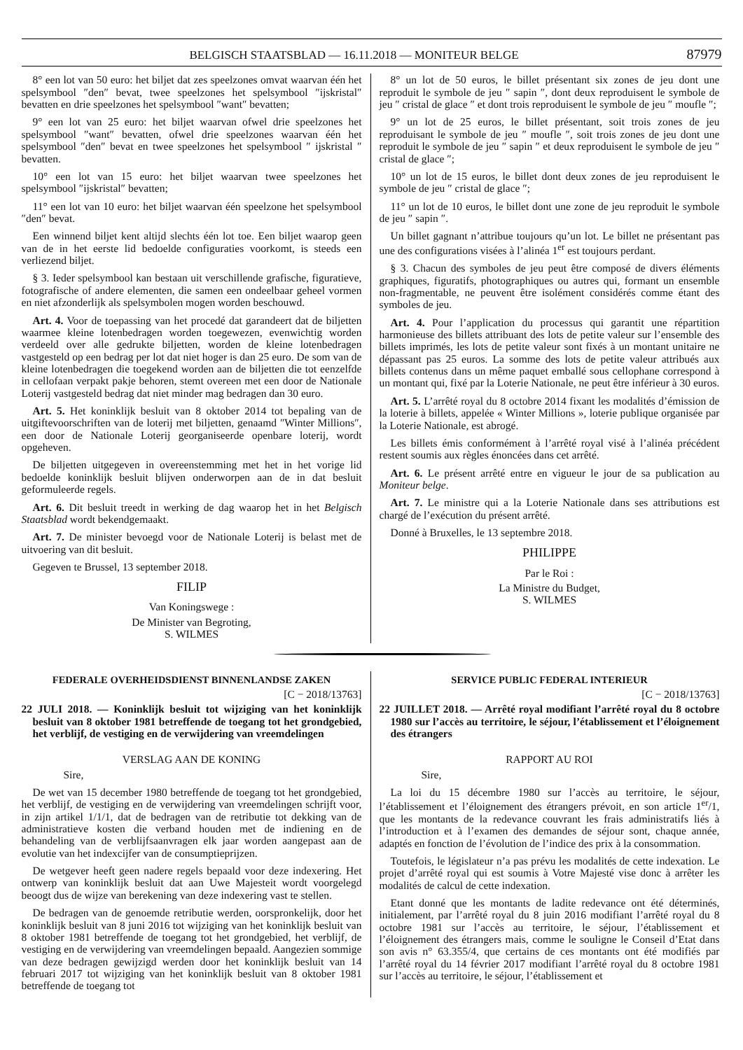BELGISCH STAATSBLAD — 16.11.2018 — MONITEUR BELGE 87979
8° een lot van 50 euro: het biljet dat zes speelzones omvat waarvan één het spelsymbool ″den″ bevat, twee speelzones het spelsymbool ″ijskristal″ bevatten en drie speelzones het spelsymbool ″want″ bevatten;
9° een lot van 25 euro: het biljet waarvan ofwel drie speelzones het spelsymbool ″want″ bevatten, ofwel drie speelzones waarvan één het spelsymbool ″den″ bevat en twee speelzones het spelsymbool ″ ijskristal ″ bevatten.
10° een lot van 15 euro: het biljet waarvan twee speelzones het spelsymbool ″ijskristal″ bevatten;
11° een lot van 10 euro: het biljet waarvan één speelzone het spelsymbool ″den″ bevat.
Een winnend biljet kent altijd slechts één lot toe. Een biljet waarop geen van de in het eerste lid bedoelde configuraties voorkomt, is steeds een verliezend biljet.
§ 3. Ieder spelsymbool kan bestaan uit verschillende grafische, figuratieve, fotografische of andere elementen, die samen een ondeelbaar geheel vormen en niet afzonderlijk als spelsymbolen mogen worden beschouwd.
Art. 4. Voor de toepassing van het procedé dat garandeert dat de biljetten waarmee kleine lotenbedragen worden toegewezen, evenwichtig worden verdeeld over alle gedrukte biljetten, worden de kleine lotenbedragen vastgesteld op een bedrag per lot dat niet hoger is dan 25 euro. De som van de kleine lotenbedragen die toegekend worden aan de biljetten die tot eenzelfde in cellofaan verpakt pakje behoren, stemt overeen met een door de Nationale Loterij vastgesteld bedrag dat niet minder mag bedragen dan 30 euro.
Art. 5. Het koninklijk besluit van 8 oktober 2014 tot bepaling van de uitgiftevoorschriften van de loterij met biljetten, genaamd ″Winter Millions″, een door de Nationale Loterij georganiseerde openbare loterij, wordt opgeheven.
De biljetten uitgegeven in overeenstemming met het in het vorige lid bedoelde koninklijk besluit blijven onderworpen aan de in dat besluit geformuleerde regels.
Art. 6. Dit besluit treedt in werking de dag waarop het in het Belgisch Staatsblad wordt bekendgemaakt.
Art. 7. De minister bevoegd voor de Nationale Loterij is belast met de uitvoering van dit besluit.
Gegeven te Brussel, 13 september 2018.
FILIP
Van Koningswege :
De Minister van Begroting,
S. WILMES
8° un lot de 50 euros, le billet présentant six zones de jeu dont une reproduit le symbole de jeu ″ sapin ″, dont deux reproduisent le symbole de jeu ″ cristal de glace ″ et dont trois reproduisent le symbole de jeu ″ moufle ″;
9° un lot de 25 euros, le billet présentant, soit trois zones de jeu reproduisant le symbole de jeu ″ moufle ″, soit trois zones de jeu dont une reproduit le symbole de jeu ″ sapin ″ et deux reproduisent le symbole de jeu ″ cristal de glace ″;
10° un lot de 15 euros, le billet dont deux zones de jeu reproduisent le symbole de jeu ″ cristal de glace ″;
11° un lot de 10 euros, le billet dont une zone de jeu reproduit le symbole de jeu ″ sapin ″.
Un billet gagnant n’attribue toujours qu’un lot. Le billet ne présentant pas une des configurations visées à l’alinéa 1<sup>er</sup> est toujours perdant.
§ 3. Chacun des symboles de jeu peut être composé de divers éléments graphiques, figuratifs, photographiques ou autres qui, formant un ensemble non-fragmentable, ne peuvent être isolément considérés comme étant des symboles de jeu.
Art. 4. Pour l’application du processus qui garantit une répartition harmonieuse des billets attribuant des lots de petite valeur sur l’ensemble des billets imprimés, les lots de petite valeur sont fixés à un montant unitaire ne dépassant pas 25 euros. La somme des lots de petite valeur attribués aux billets contenus dans un même paquet emballé sous cellophane correspond à un montant qui, fixé par la Loterie Nationale, ne peut être inférieur à 30 euros.
Art. 5. L’arrêté royal du 8 octobre 2014 fixant les modalités d’émission de la loterie à billets, appelée « Winter Millions », loterie publique organisée par la Loterie Nationale, est abrogé.
Les billets émis conformément à l’arrêté royal visé à l’alinéa précédent restent soumis aux règles énoncées dans cet arrêté.
Art. 6. Le présent arrêté entre en vigueur le jour de sa publication au Moniteur belge.
Art. 7. Le ministre qui a la Loterie Nationale dans ses attributions est chargé de l’exécution du présent arrêté.
Donné à Bruxelles, le 13 septembre 2018.
PHILIPPE
Par le Roi :
La Ministre du Budget,
S. WILMES
FEDERALE OVERHEIDSDIENST BINNENLANDSE ZAKEN
[C − 2018/13763]
22 JULI 2018. — Koninklijk besluit tot wijziging van het koninklijk besluit van 8 oktober 1981 betreffende de toegang tot het grondgebied, het verblijf, de vestiging en de verwijdering van vreemdelingen
VERSLAG AAN DE KONING
Sire,
De wet van 15 december 1980 betreffende de toegang tot het grondgebied, het verblijf, de vestiging en de verwijdering van vreemdelingen schrijft voor, in zijn artikel 1/1/1, dat de bedragen van de retributie tot dekking van de administratieve kosten die verband houden met de indiening en de behandeling van de verblijfsaanvragen elk jaar worden aangepast aan de evolutie van het indexcijfer van de consumptieprijzen.
De wetgever heeft geen nadere regels bepaald voor deze indexering. Het ontwerp van koninklijk besluit dat aan Uwe Majesteit wordt voorgelegd beoogt dus de wijze van berekening van deze indexering vast te stellen.
De bedragen van de genoemde retributie werden, oorspronkelijk, door het koninklijk besluit van 8 juni 2016 tot wijziging van het koninklijk besluit van 8 oktober 1981 betreffende de toegang tot het grondgebied, het verblijf, de vestiging en de verwijdering van vreemdelingen bepaald. Aangezien sommige van deze bedragen gewijzigd werden door het koninklijk besluit van 14 februari 2017 tot wijziging van het koninklijk besluit van 8 oktober 1981 betreffende de toegang tot
SERVICE PUBLIC FEDERAL INTERIEUR
[C − 2018/13763]
22 JUILLET 2018. — Arrêté royal modifiant l’arrêté royal du 8 octobre 1980 sur l’accès au territoire, le séjour, l’établissement et l’éloignement des étrangers
RAPPORT AU ROI
Sire,
La loi du 15 décembre 1980 sur l’accès au territoire, le séjour, l’établissement et l’éloignement des étrangers prévoit, en son article 1<sup>er</sup>/1, que les montants de la redevance couvrant les frais administratifs liés à l’introduction et à l’examen des demandes de séjour sont, chaque année, adaptés en fonction de l’évolution de l’indice des prix à la consommation.
Toutefois, le législateur n’a pas prévu les modalités de cette indexation. Le projet d’arrêté royal qui est soumis à Votre Majesté vise donc à arrêter les modalités de calcul de cette indexation.
Etant donné que les montants de ladite redevance ont été déterminés, initialement, par l’arrêté royal du 8 juin 2016 modifiant l’arrêté royal du 8 octobre 1981 sur l’accès au territoire, le séjour, l’établissement et l’éloignement des étrangers mais, comme le souligne le Conseil d’Etat dans son avis n° 63.355/4, que certains de ces montants ont été modifiés par l’arrêté royal du 14 février 2017 modifiant l’arrêté royal du 8 octobre 1981 sur l’accès au territoire, le séjour, l’établissement et